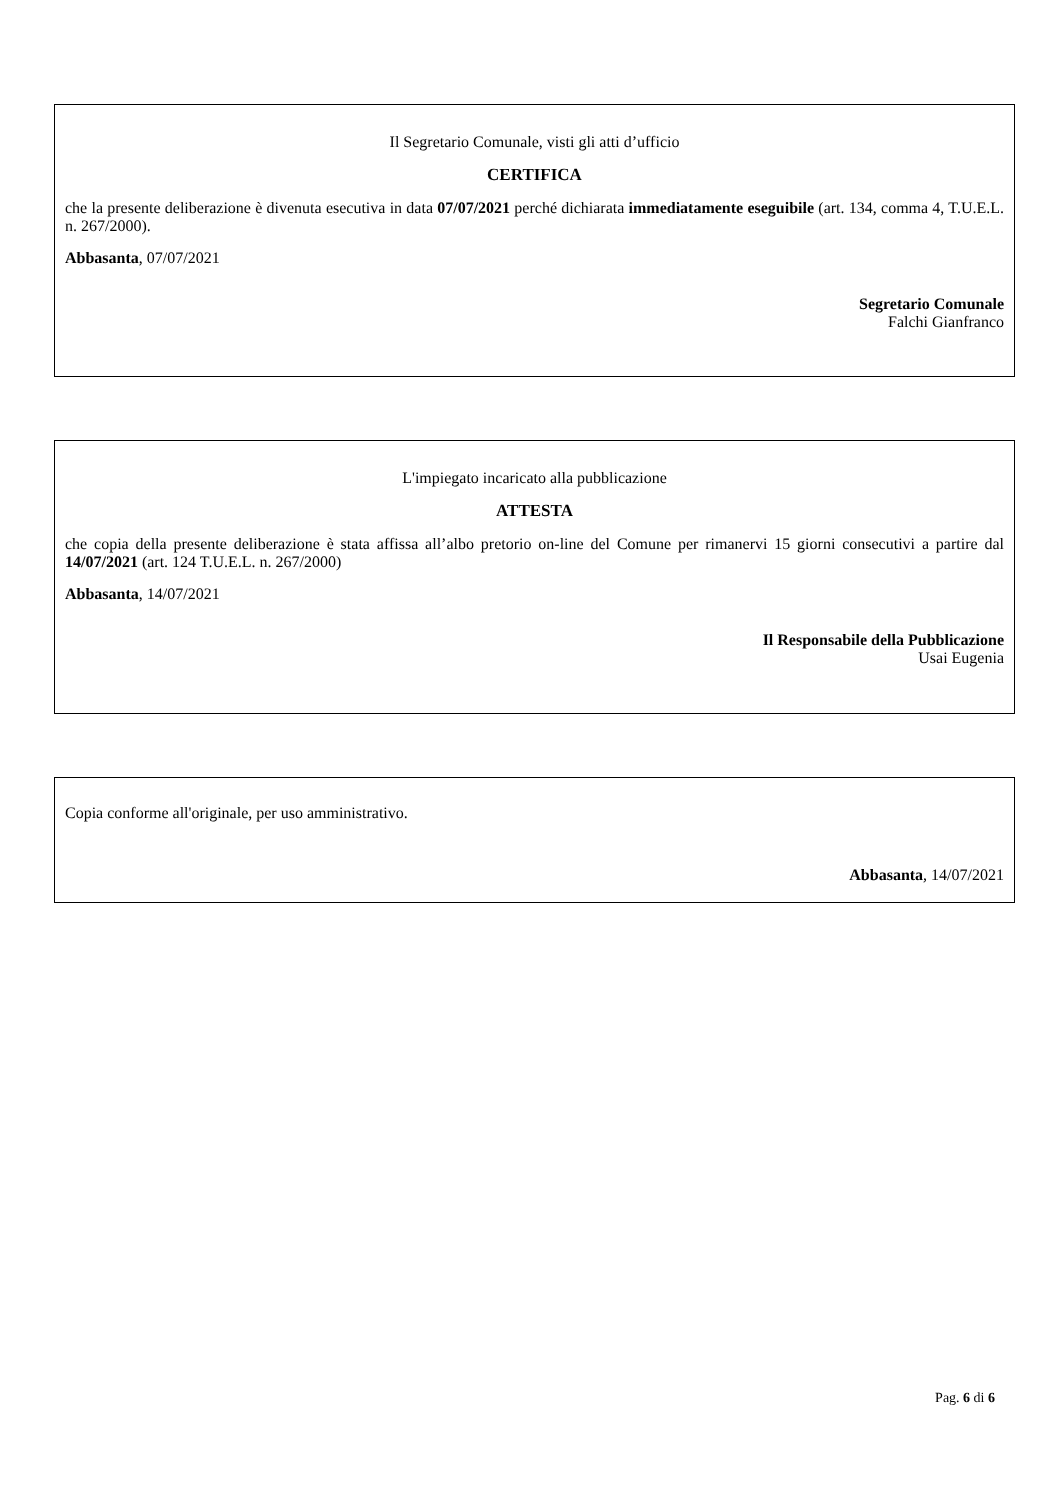Il Segretario Comunale, visti gli atti d’ufficio
CERTIFICA
che la presente deliberazione è divenuta esecutiva in data 07/07/2021 perché dichiarata immediatamente eseguibile (art. 134, comma 4, T.U.E.L. n. 267/2000).
Abbasanta, 07/07/2021
Segretario Comunale
Falchi Gianfranco
L'impiegato incaricato alla pubblicazione
ATTESTA
che copia della presente deliberazione è stata affissa all’albo pretorio on-line del Comune per rimanervi 15 giorni consecutivi a partire dal 14/07/2021 (art. 124 T.U.E.L. n. 267/2000)
Abbasanta, 14/07/2021
Il Responsabile della Pubblicazione
Usai Eugenia
Copia conforme all'originale, per uso amministrativo.
Abbasanta, 14/07/2021
Pag. 6 di 6